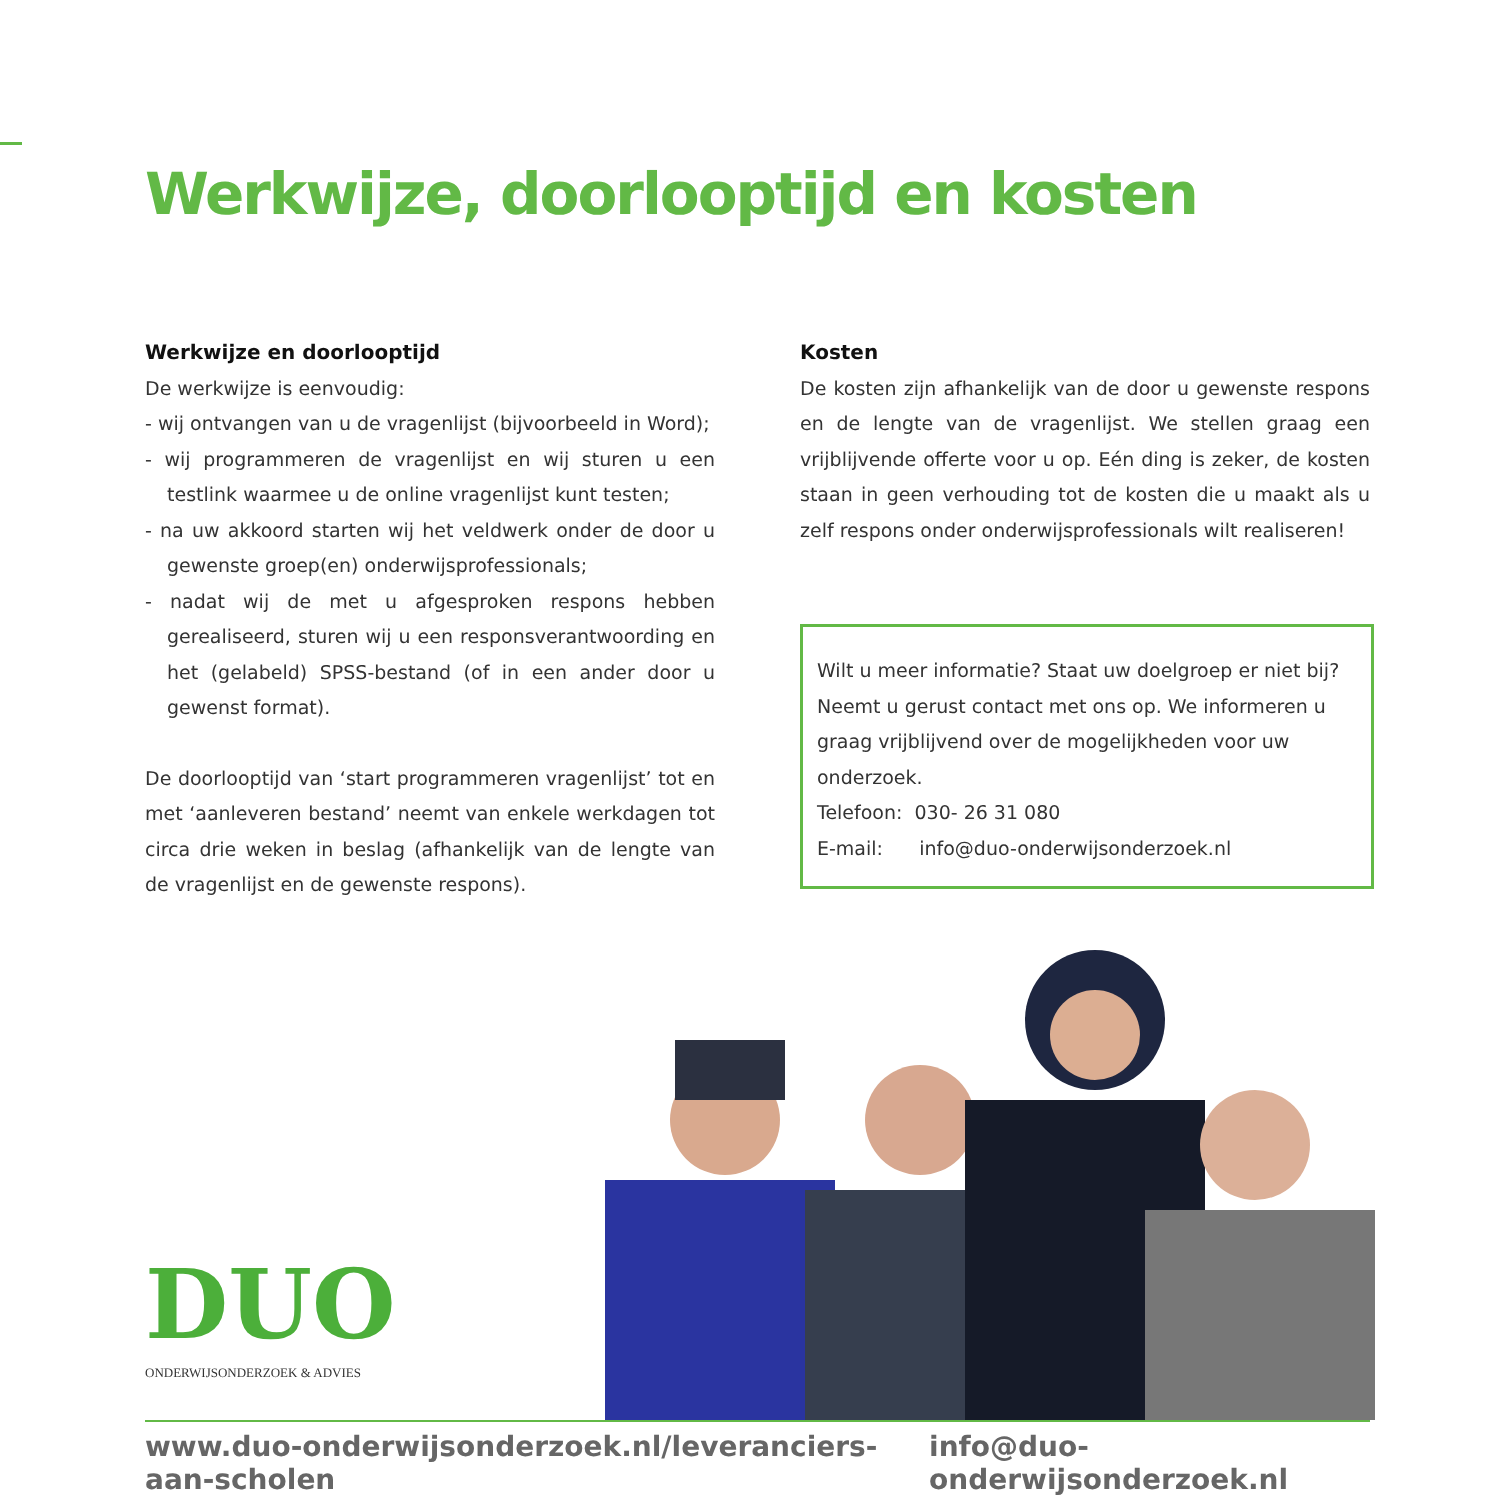Werkwijze, doorlooptijd en kosten
Werkwijze en doorlooptijd
De werkwijze is eenvoudig:
- wij ontvangen van u de vragenlijst (bijvoorbeeld in Word);
- wij programmeren de vragenlijst en wij sturen u een testlink waarmee u de online vragenlijst kunt testen;
- na uw akkoord starten wij het veldwerk onder de door u gewenste groep(en) onderwijsprofessionals;
- nadat wij de met u afgesproken respons hebben gerealiseerd, sturen wij u een responsverantwoording en het (gelabeld) SPSS-bestand (of in een ander door u gewenst format).
De doorlooptijd van ‘start programmeren vragenlijst’ tot en met ‘aanleveren bestand’ neemt van enkele werkdagen tot circa drie weken in beslag (afhankelijk van de lengte van de vragenlijst en de gewenste respons).
Kosten
De kosten zijn afhankelijk van de door u gewenste respons en de lengte van de vragenlijst. We stellen graag een vrijblijvende offerte voor u op. Eén ding is zeker, de kosten staan in geen verhouding tot de kosten die u maakt als u zelf respons onder onderwijsprofessionals wilt realiseren!
Wilt u meer informatie? Staat uw doelgroep er niet bij? Neemt u gerust contact met ons op. We informeren u graag vrijblijvend over de mogelijkheden voor uw onderzoek.
Telefoon: 030- 26 31 080
E-mail: info@duo-onderwijsonderzoek.nl
DUO
ONDERWIJSONDERZOEK & ADVIES
www.duo-onderwijsonderzoek.nl/leveranciers-aan-scholen info@duo-onderwijsonderzoek.nl